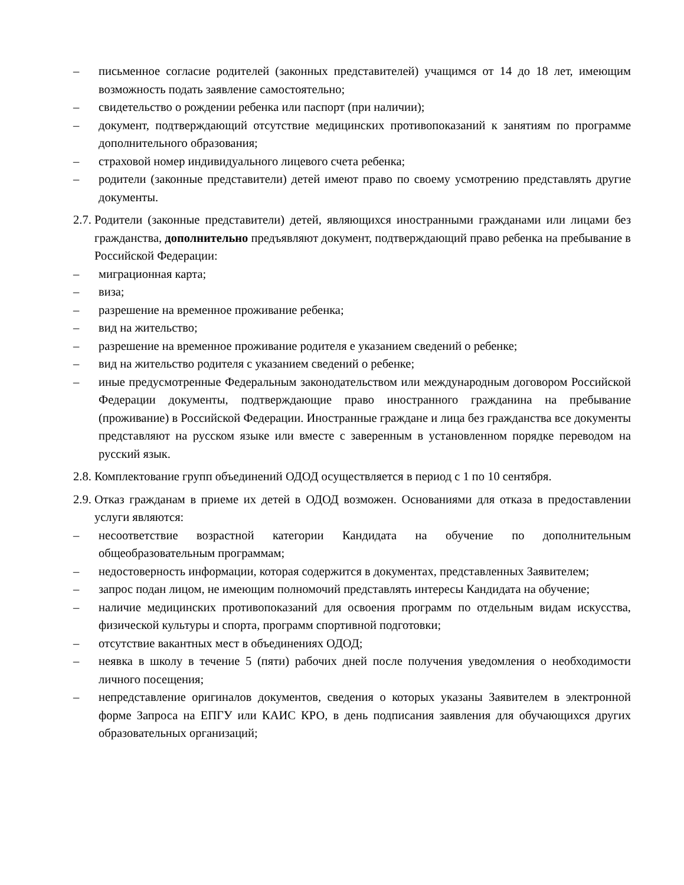– письменное согласие родителей (законных представителей) учащимся от 14 до 18 лет, имеющим возможность подать заявление самостоятельно;
– свидетельство о рождении ребенка или паспорт (при наличии);
– документ, подтверждающий отсутствие медицинских противопоказаний к занятиям по программе дополнительного образования;
– страховой номер индивидуального лицевого счета ребенка;
– родители (законные представители) детей имеют право по своему усмотрению представлять другие документы.
2.7. Родители (законные представители) детей, являющихся иностранными гражданами или лицами без гражданства, дополнительно предъявляют документ, подтверждающий право ребенка на пребывание в Российской Федерации:
– миграционная карта;
– виза;
– разрешение на временное проживание ребенка;
– вид на жительство;
– разрешение на временное проживание родителя е указанием сведений о ребенке;
– вид на жительство родителя с указанием сведений о ребенке;
– иные предусмотренные Федеральным законодательством или международным договором Российской Федерации документы, подтверждающие право иностранного гражданина на пребывание (проживание) в Российской Федерации. Иностранные граждане и лица без гражданства все документы представляют на русском языке или вместе с заверенным в установленном порядке переводом на русский язык.
2.8. Комплектование групп объединений ОДОД осуществляется в период с 1 по 10 сентября.
2.9. Отказ гражданам в приеме их детей в ОДОД возможен. Основаниями для отказа в предоставлении услуги являются:
– несоответствие возрастной категории Кандидата на обучение по дополнительным общеобразовательным программам;
– недостоверность информации, которая содержится в документах, представленных Заявителем;
– запрос подан лицом, не имеющим полномочий представлять интересы Кандидата на обучение;
– наличие медицинских противопоказаний для освоения программ по отдельным видам искусства, физической культуры и спорта, программ спортивной подготовки;
– отсутствие вакантных мест в объединениях ОДОД;
– неявка в школу в течение 5 (пяти) рабочих дней после получения уведомления о необходимости личного посещения;
– непредставление оригиналов документов, сведения о которых указаны Заявителем в электронной форме Запроса на ЕПГУ или КАИС КРО, в день подписания заявления для обучающихся других образовательных организаций;